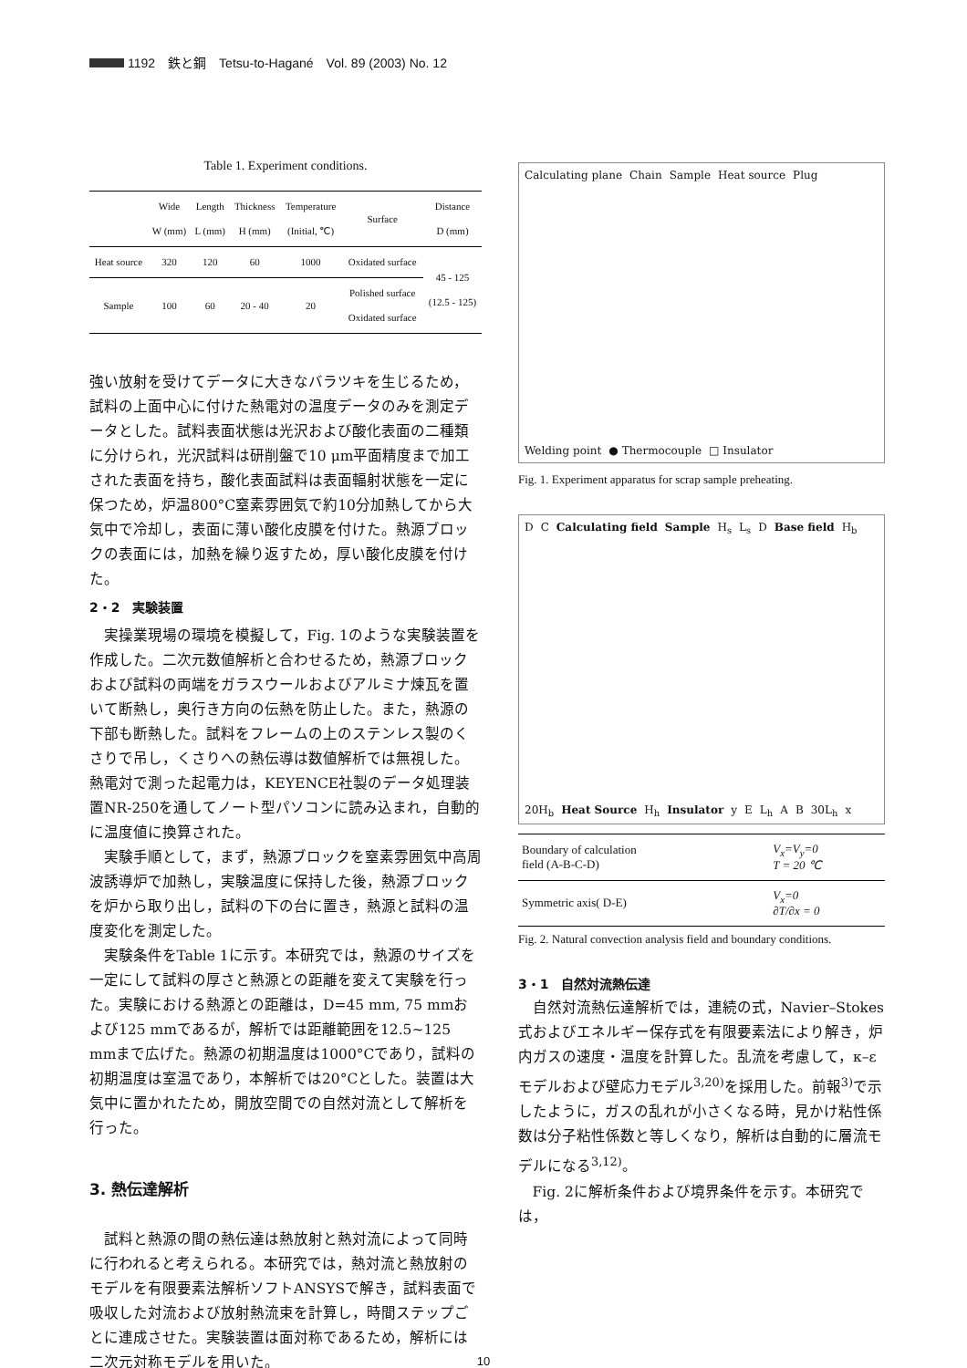1192　鉄と鋼　Tetsu-to-Hagané　Vol. 89 (2003) No. 12
Table 1. Experiment conditions.
| | Wide W (mm) | Length L (mm) | Thickness H (mm) | Temperature (Initial, ℃) | Surface | Distance D (mm) |
| --- | --- | --- | --- | --- | --- | --- |
| Heat source | 320 | 120 | 60 | 1000 | Oxidated surface | 45 - 125 (12.5 - 125) |
| Sample | 100 | 60 | 20 - 40 | 20 | Polished surface Oxidated surface | |
強い放射を受けてデータに大きなバラツキを生じるため，試料の上面中心に付けた熱電対の温度データのみを測定データとした。試料表面状態は光沢および酸化表面の二種類に分けられ，光沢試料は研削盤で10 μm平面精度まで加工された表面を持ち，酸化表面試料は表面輻射状態を一定に保つため，炉温800°C窒素雰囲気で約10分加熱してから大気中で冷却し，表面に薄い酸化皮膜を付けた。熱源ブロックの表面には，加熱を繰り返すため，厚い酸化皮膜を付けた。
2・2　実験装置
実操業現場の環境を模擬して，Fig. 1のような実験装置を作成した。二次元数値解析と合わせるため，熱源ブロックおよび試料の両端をガラスウールおよびアルミナ煉瓦を置いて断熱し，奥行き方向の伝熱を防止した。また，熱源の下部も断熱した。試料をフレームの上のステンレス製のくさりで吊し，くさりへの熱伝導は数値解析では無視した。熱電対で測った起電力は，KEYENCE社製のデータ処理装置NR-250を通してノート型パソコンに読み込まれ，自動的に温度値に換算された。
実験手順として，まず，熱源ブロックを窒素雰囲気中高周波誘導炉で加熱し，実験温度に保持した後，熱源ブロックを炉から取り出し，試料の下の台に置き，熱源と試料の温度変化を測定した。
実験条件をTable 1に示す。本研究では，熱源のサイズを一定にして試料の厚さと熱源との距離を変えて実験を行った。実験における熱源との距離は，D=45 mm, 75 mmおよび125 mmであるが，解析では距離範囲を12.5~125 mmまで広げた。熱源の初期温度は1000°Cであり，試料の初期温度は室温であり，本解析では20°Cとした。装置は大気中に置かれたため，開放空間での自然対流として解析を行った。
3. 熱伝達解析
試料と熱源の間の熱伝達は熱放射と熱対流によって同時に行われると考えられる。本研究では，熱対流と熱放射のモデルを有限要素法解析ソフトANSYSで解き，試料表面で吸収した対流および放射熱流束を計算し，時間ステップごとに連成させた。実験装置は面対称であるため，解析には二次元対称モデルを用いた。
Calculating plane Chain Sample Heat source Plug Welding point ● Thermocouple □ Insulator
Fig. 1. Experiment apparatus for scrap sample preheating.
D C Calculating field Sample H<sub>s</sub> L<sub>s</sub> D Base field H<sub>b</sub> 20H<sub>b</sub> Heat Source H<sub>h</sub> Insulator y E L<sub>h</sub> A B 30L<sub>h</sub> x
| Boundary of calculation field (A-B-C-D) | V<sub>x</sub>=V<sub>y</sub>=0 T = 20 ℃ |
| Symmetric axis( D-E) | V<sub>x</sub>=0 ∂T/∂x = 0 |
Fig. 2. Natural convection analysis field and boundary conditions.
3・1　自然対流熱伝達
自然対流熱伝達解析では，連続の式，Navier–Stokes式およびエネルギー保存式を有限要素法により解き，炉内ガスの速度・温度を計算した。乱流を考慮して，κ–ε モデルおよび壁応力モデル<sup>3,20)</sup>を採用した。前報<sup>3)</sup>で示したように，ガスの乱れが小さくなる時，見かけ粘性係数は分子粘性係数と等しくなり，解析は自動的に層流モデルになる<sup>3,12)</sup>。
Fig. 2に解析条件および境界条件を示す。本研究では，
10